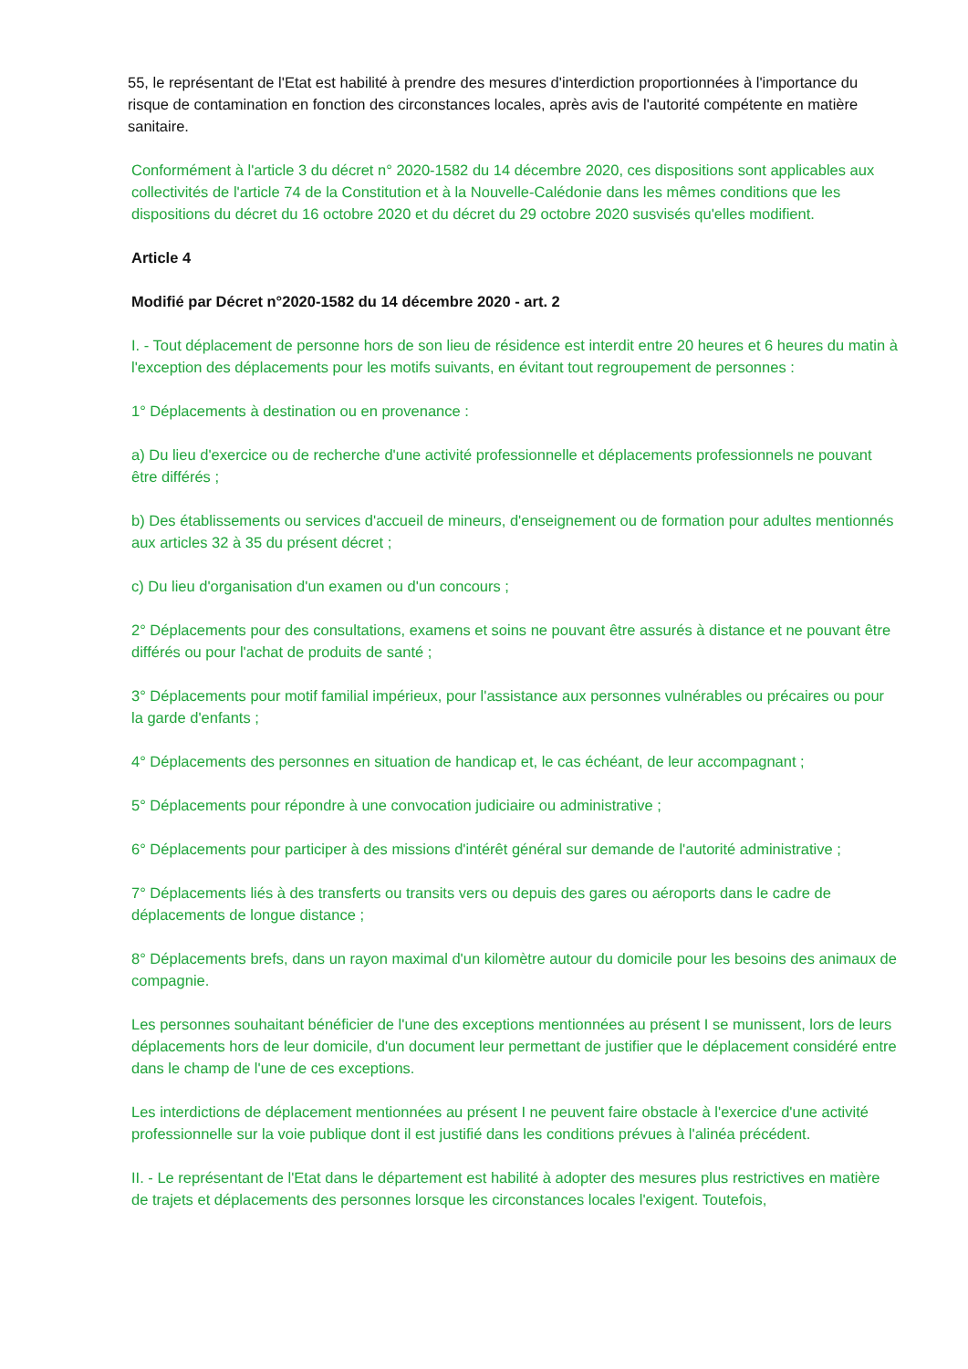55, le représentant de l'Etat est habilité à prendre des mesures d'interdiction proportionnées à l'importance du risque de contamination en fonction des circonstances locales, après avis de l'autorité compétente en matière sanitaire.
Conformément à l'article 3 du décret n° 2020-1582 du 14 décembre 2020, ces dispositions sont applicables aux collectivités de l'article 74 de la Constitution et à la Nouvelle-Calédonie dans les mêmes conditions que les dispositions du décret du 16 octobre 2020 et du décret du 29 octobre 2020 susvisés qu'elles modifient.
Article 4
Modifié par Décret n°2020-1582 du 14 décembre 2020 - art. 2
I. - Tout déplacement de personne hors de son lieu de résidence est interdit entre 20 heures et 6 heures du matin à l'exception des déplacements pour les motifs suivants, en évitant tout regroupement de personnes :
1° Déplacements à destination ou en provenance :
a) Du lieu d'exercice ou de recherche d'une activité professionnelle et déplacements professionnels ne pouvant être différés ;
b) Des établissements ou services d'accueil de mineurs, d'enseignement ou de formation pour adultes mentionnés aux articles 32 à 35 du présent décret ;
c) Du lieu d'organisation d'un examen ou d'un concours ;
2° Déplacements pour des consultations, examens et soins ne pouvant être assurés à distance et ne pouvant être différés ou pour l'achat de produits de santé ;
3° Déplacements pour motif familial impérieux, pour l'assistance aux personnes vulnérables ou précaires ou pour la garde d'enfants ;
4° Déplacements des personnes en situation de handicap et, le cas échéant, de leur accompagnant ;
5° Déplacements pour répondre à une convocation judiciaire ou administrative ;
6° Déplacements pour participer à des missions d'intérêt général sur demande de l'autorité administrative ;
7° Déplacements liés à des transferts ou transits vers ou depuis des gares ou aéroports dans le cadre de déplacements de longue distance ;
8° Déplacements brefs, dans un rayon maximal d'un kilomètre autour du domicile pour les besoins des animaux de compagnie.
Les personnes souhaitant bénéficier de l'une des exceptions mentionnées au présent I se munissent, lors de leurs déplacements hors de leur domicile, d'un document leur permettant de justifier que le déplacement considéré entre dans le champ de l'une de ces exceptions.
Les interdictions de déplacement mentionnées au présent I ne peuvent faire obstacle à l'exercice d'une activité professionnelle sur la voie publique dont il est justifié dans les conditions prévues à l'alinéa précédent.
II. - Le représentant de l'Etat dans le département est habilité à adopter des mesures plus restrictives en matière de trajets et déplacements des personnes lorsque les circonstances locales l'exigent. Toutefois,